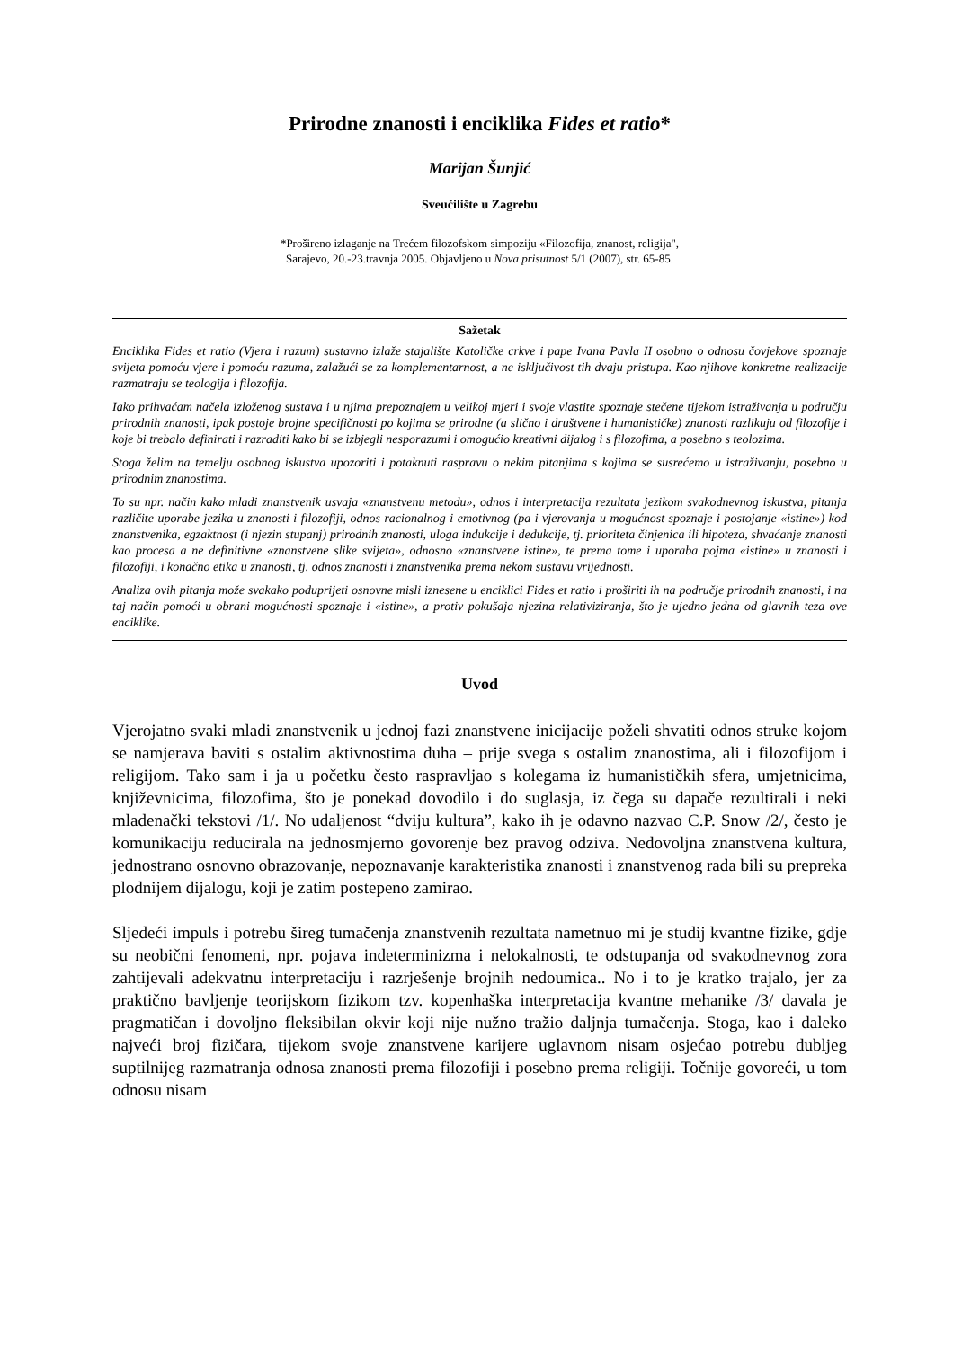Prirodne znanosti i enciklika Fides et ratio*
Marijan Šunjić
Sveučilište u Zagrebu
*Prošireno izlaganje na Trećem filozofskom simpoziju «Filozofija, znanost, religija",
Sarajevo, 20.-23.travnja 2005. Objavljeno u Nova prisutnost 5/1 (2007), str. 65-85.
Sažetak
Enciklika Fides et ratio (Vjera i razum) sustavno izlaže stajalište Katoličke crkve i pape Ivana Pavla II osobno o odnosu čovjekove spoznaje svijeta pomoću vjere i pomoću razuma, zalažući se za komplementarnost, a ne isključivost tih dvaju pristupa. Kao njihove konkretne realizacije razmatraju se teologija i filozofija.
Iako prihvaćam načela izloženog sustava i u njima prepoznajem u velikoj mjeri i svoje vlastite spoznaje stečene tijekom istraživanja u području prirodnih znanosti, ipak postoje brojne specifičnosti po kojima se prirodne (a slično i društvene i humanističke) znanosti razlikuju od filozofije i koje bi trebalo definirati i razraditi kako bi se izbjegli nesporazumi i omogućio kreativni dijalog i s filozofima, a posebno s teolozima.
Stoga želim na temelju osobnog iskustva upozoriti i potaknuti raspravu o nekim pitanjima s kojima se susrećemo u istraživanju, posebno u prirodnim znanostima.
To su npr. način kako mladi znanstvenik usvaja «znanstvenu metodu», odnos i interpretacija rezultata jezikom svakodnevnog iskustva, pitanja različite uporabe jezika u znanosti i filozofiji, odnos racionalnog i emotivnog (pa i vjerovanja u mogućnost spoznaje i postojanje «istine») kod znanstvenika, egzaktnost (i njezin stupanj) prirodnih znanosti, uloga indukcije i dedukcije, tj. prioriteta činjenica ili hipoteza, shvaćanje znanosti kao procesa a ne definitivne «znanstvene slike svijeta», odnosno «znanstvene istine», te prema tome i uporaba pojma «istine» u znanosti i filozofiji, i konačno etika u znanosti, tj. odnos znanosti i znanstvenika prema nekom sustavu vrijednosti.
Analiza ovih pitanja može svakako poduprijeti osnovne misli iznesene u enciklici Fides et ratio i proširiti ih na područje prirodnih znanosti, i na taj način pomoći u obrani mogućnosti spoznaje i «istine», a protiv pokušaja njezina relativiziranja, što je ujedno jedna od glavnih teza ove enciklike.
Uvod
Vjerojatno svaki mladi znanstvenik u jednoj fazi znanstvene inicijacije poželi shvatiti odnos struke kojom se namjerava baviti s ostalim aktivnostima duha – prije svega s ostalim znanostima, ali i filozofijom i religijom. Tako sam i ja u početku često raspravljao s kolegama iz humanističkih sfera, umjetnicima, književnicima, filozofima, što je ponekad dovodilo i do suglasja, iz čega su dapače rezultirali i neki mladenački tekstovi /1/. No udaljenost “dviju kultura”, kako ih je odavno nazvao C.P. Snow /2/, često je komunikaciju reducirala na jednosmjerno govorenje bez pravog odziva. Nedovoljna znanstvena kultura, jednostrano osnovno obrazovanje, nepoznavanje karakteristika znanosti i znanstvenog rada bili su prepreka plodnijem dijalogu, koji je zatim postepeno zamirao.
Sljedeći impuls i potrebu šireg tumačenja znanstvenih rezultata nametnuo mi je studij kvantne fizike, gdje su neobični fenomeni, npr. pojava indeterminizma i nelokalnosti, te odstupanja od svakodnevnog zora zahtijevali adekvatnu interpretaciju i razrješenje brojnih nedoumica.. No i to je kratko trajalo, jer za praktično bavljenje teorijskom fizikom tzv. kopenhaška interpretacija kvantne mehanike /3/ davala je pragmatičan i dovoljno fleksibilan okvir koji nije nužno tražio daljnja tumačenja. Stoga, kao i daleko najveći broj fizičara, tijekom svoje znanstvene karijere uglavnom nisam osjećao potrebu dubljeg suptilnijeg razmatranja odnosa znanosti prema filozofiji i posebno prema religiji. Točnije govoreći, u tom odnosu nisam